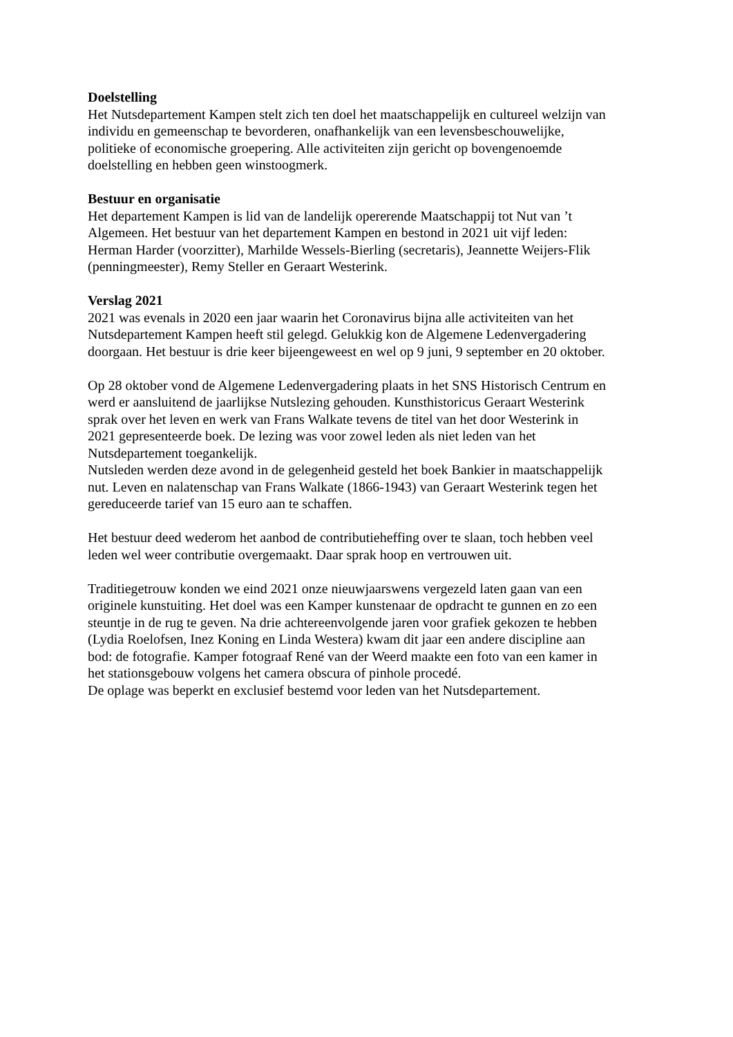Doelstelling
Het Nutsdepartement Kampen stelt zich ten doel het maatschappelijk en cultureel welzijn van
individu en gemeenschap te bevorderen, onafhankelijk van een levensbeschouwelijke,
politieke of economische groepering. Alle activiteiten zijn gericht op bovengenoemde
doelstelling en hebben geen winstoogmerk.
Bestuur en organisatie
Het departement Kampen is lid van de landelijk opererende Maatschappij tot Nut van ’t
Algemeen. Het bestuur van het departement Kampen en bestond in 2021 uit vijf leden:
Herman Harder (voorzitter), Marhilde Wessels-Bierling (secretaris), Jeannette Weijers-Flik
(penningmeester), Remy Steller en Geraart Westerink.
Verslag 2021
2021 was evenals in 2020 een jaar waarin het Coronavirus bijna alle activiteiten van het
Nutsdepartement Kampen heeft stil gelegd. Gelukkig kon de Algemene Ledenvergadering
doorgaan. Het bestuur is drie keer bijeengeweest en wel op 9 juni, 9 september en 20 oktober.
Op 28 oktober vond de Algemene Ledenvergadering plaats in het SNS Historisch Centrum en
werd er aansluitend de jaarlijkse Nutslezing gehouden. Kunsthistoricus Geraart Westerink
sprak over het leven en werk van Frans Walkate tevens de titel van het door Westerink in
2021 gepresenteerde boek. De lezing was voor zowel leden als niet leden van het
Nutsdepartement toegankelijk.
Nutsleden werden deze avond in de gelegenheid gesteld het boek Bankier in maatschappelijk
nut. Leven en nalatenschap van Frans Walkate (1866-1943) van Geraart Westerink tegen het
gereduceerde tarief van 15 euro aan te schaffen.
Het bestuur deed wederom het aanbod de contributieheffing over te slaan, toch hebben veel
leden wel weer contributie overgemaakt. Daar sprak hoop en vertrouwen uit.
Traditiegetrouw konden we eind 2021 onze nieuwjaarswens vergezeld laten gaan van een
originele kunstuiting. Het doel was een Kamper kunstenaar de opdracht te gunnen en zo een
steuntje in de rug te geven. Na drie achtereenvolgende jaren voor grafiek gekozen te hebben
(Lydia Roelofsen, Inez Koning en Linda Westera) kwam dit jaar een andere discipline aan
bod: de fotografie. Kamper fotograaf René van der Weerd maakte een foto van een kamer in
het stationsgebouw volgens het camera obscura of pinhole procedé.
De oplage was beperkt en exclusief bestemd voor leden van het Nutsdepartement.